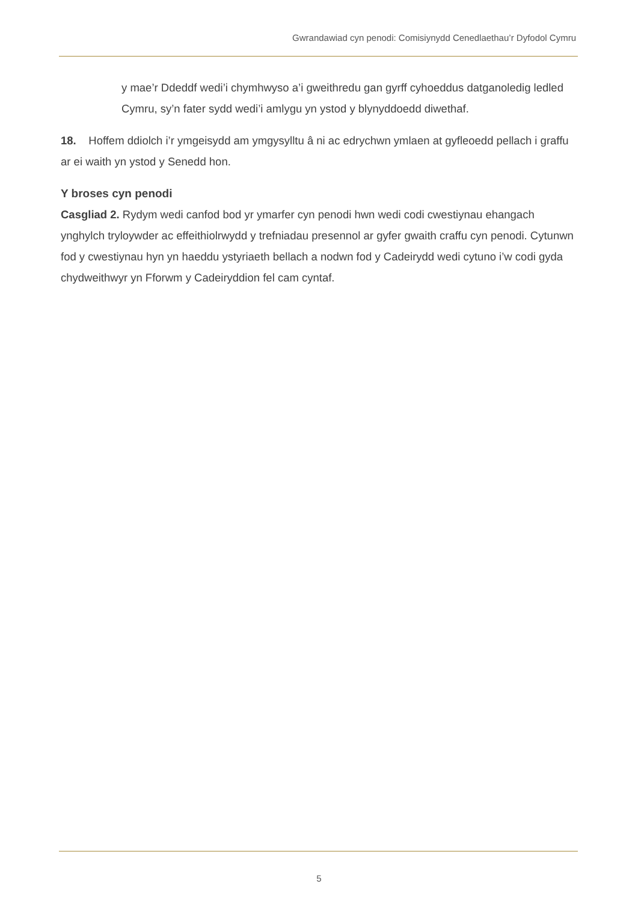Gwrandawiad cyn penodi: Comisiynydd Cenedlaethau’r Dyfodol Cymru
y mae’r Ddeddf wedi’i chymhwyso a’i gweithredu gan gyrff cyhoeddus datganoledig ledled Cymru, sy’n fater sydd wedi’i amlygu yn ystod y blynyddoedd diwethaf.
18. Hoffem ddiolch i’r ymgeisydd am ymgysylltu â ni ac edrychwn ymlaen at gyfleoedd pellach i graffu ar ei waith yn ystod y Senedd hon.
Y broses cyn penodi
Casgliad 2. Rydym wedi canfod bod yr ymarfer cyn penodi hwn wedi codi cwestiynau ehangach ynghylch tryloywder ac effeithiolrwydd y trefniadau presennol ar gyfer gwaith craffu cyn penodi. Cytunwn fod y cwestiynau hyn yn haeddu ystyriaeth bellach a nodwn fod y Cadeirydd wedi cytuno i’w codi gyda chydweithwyr yn Fforwm y Cadeiryddion fel cam cyntaf.
5